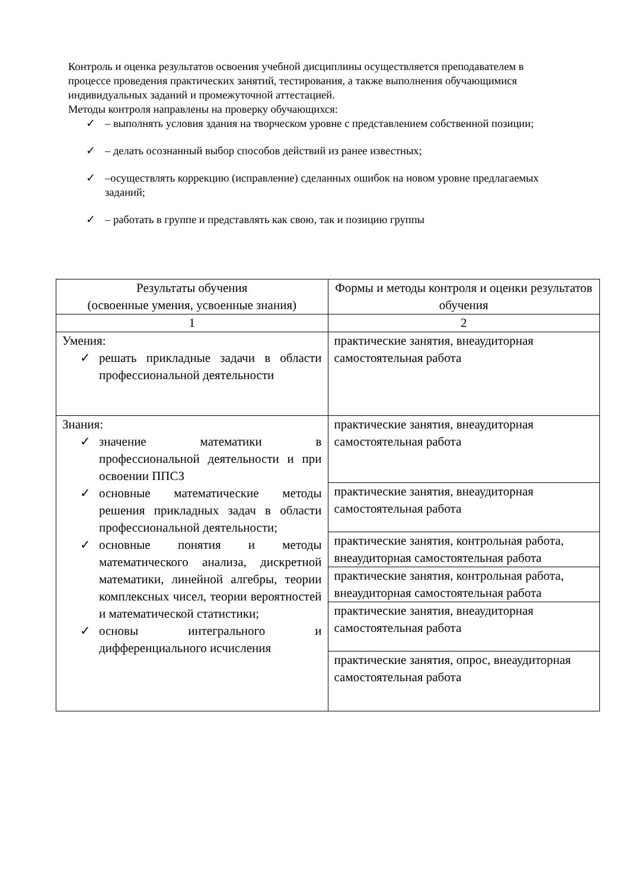Контроль и оценка результатов освоения учебной дисциплины осуществляется преподавателем в процессе проведения практических занятий, тестирования, а также выполнения обучающимися индивидуальных заданий и промежуточной аттестацией.
Методы контроля направлены на проверку обучающихся:
✓ – выполнять условия здания на творческом уровне с представлением собственной позиции;
✓ – делать осознанный выбор способов действий из ранее известных;
✓ –осуществлять коррекцию (исправление) сделанных ошибок на новом уровне предлагаемых заданий;
✓ – работать в группе и представлять как свою, так и позицию группы
| Результаты обучения (освоенные умения, усвоенные знания) | Формы и методы контроля и оценки результатов обучения |
| --- | --- |
| 1 | 2 |
| Умения: ✓ решать прикладные задачи в области профессиональной деятельности | практические занятия, внеаудиторная самостоятельная работа |
| Знания: ✓ значение математики в профессиональной деятельности и при освоении ППСЗ ✓ основные математические методы решения прикладных задач в области профессиональной деятельности; ✓ основные понятия и методы математического анализа, дискретной математики, линейной алгебры, теории комплексных чисел, теории вероятностей и математической статистики; ✓ основы интегрального и дифференциального исчисления | практические занятия, внеаудиторная самостоятельная работа |
| | практические занятия, внеаудиторная самостоятельная работа |
| | практические занятия, контрольная работа, внеаудиторная самостоятельная работа |
| | практические занятия, контрольная работа, внеаудиторная самостоятельная работа |
| | практические занятия, внеаудиторная самостоятельная работа |
| | практические занятия, опрос, внеаудиторная самостоятельная работа |